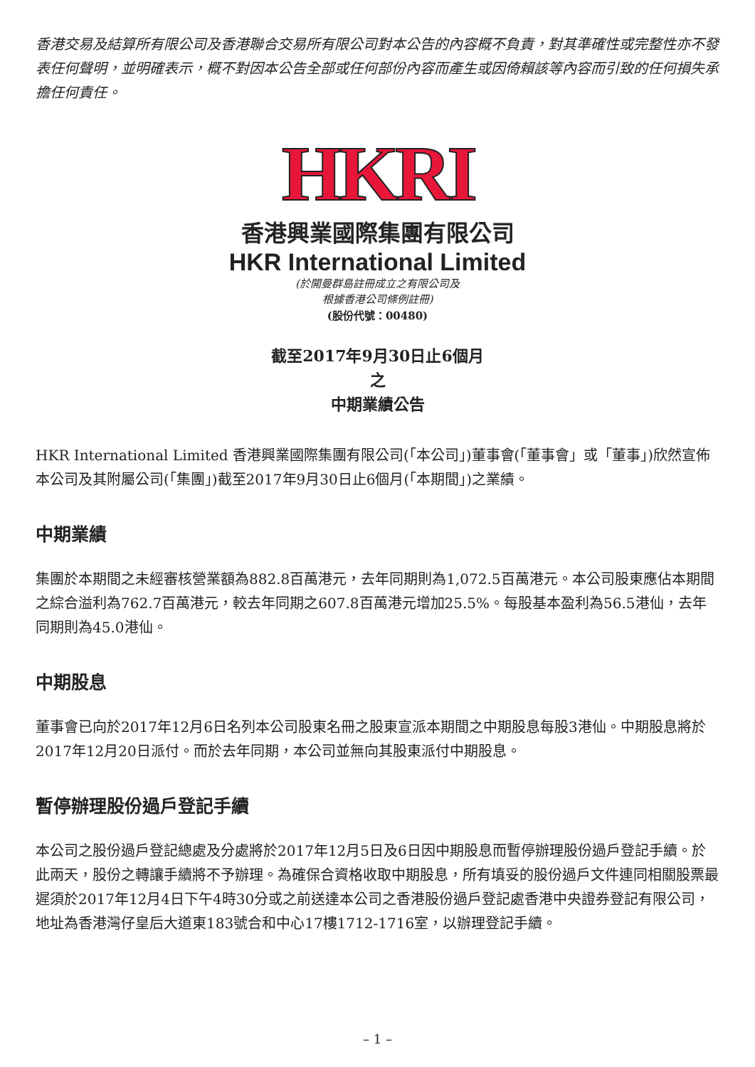香港交易及結算所有限公司及香港聯合交易所有限公司對本公告的內容概不負責，對其準確性或完整性亦不發表任何聲明，並明確表示，概不對因本公告全部或任何部份內容而產生或因倚賴該等內容而引致的任何損失承擔任何責任。
HKRI
香港興業國際集團有限公司
HKR International Limited
(於開曼群島註冊成立之有限公司及
根據香港公司條例註冊)
(股份代號：00480)
截至2017年9月30日止6個月
之
中期業績公告
HKR International Limited 香港興業國際集團有限公司(「本公司」)董事會(「董事會」或「董事」)欣然宣佈本公司及其附屬公司(「集團」)截至2017年9月30日止6個月(「本期間」)之業績。
中期業績
集團於本期間之未經審核營業額為882.8百萬港元，去年同期則為1,072.5百萬港元。本公司股東應佔本期間之綜合溢利為762.7百萬港元，較去年同期之607.8百萬港元增加25.5%。每股基本盈利為56.5港仙，去年同期則為45.0港仙。
中期股息
董事會已向於2017年12月6日名列本公司股東名冊之股東宣派本期間之中期股息每股3港仙。中期股息將於2017年12月20日派付。而於去年同期，本公司並無向其股東派付中期股息。
暫停辦理股份過戶登記手續
本公司之股份過戶登記總處及分處將於2017年12月5日及6日因中期股息而暫停辦理股份過戶登記手續。於此兩天，股份之轉讓手續將不予辦理。為確保合資格收取中期股息，所有填妥的股份過戶文件連同相關股票最遲須於2017年12月4日下午4時30分或之前送達本公司之香港股份過戶登記處香港中央證券登記有限公司，地址為香港灣仔皇后大道東183號合和中心17樓1712-1716室，以辦理登記手續。
– 1 –